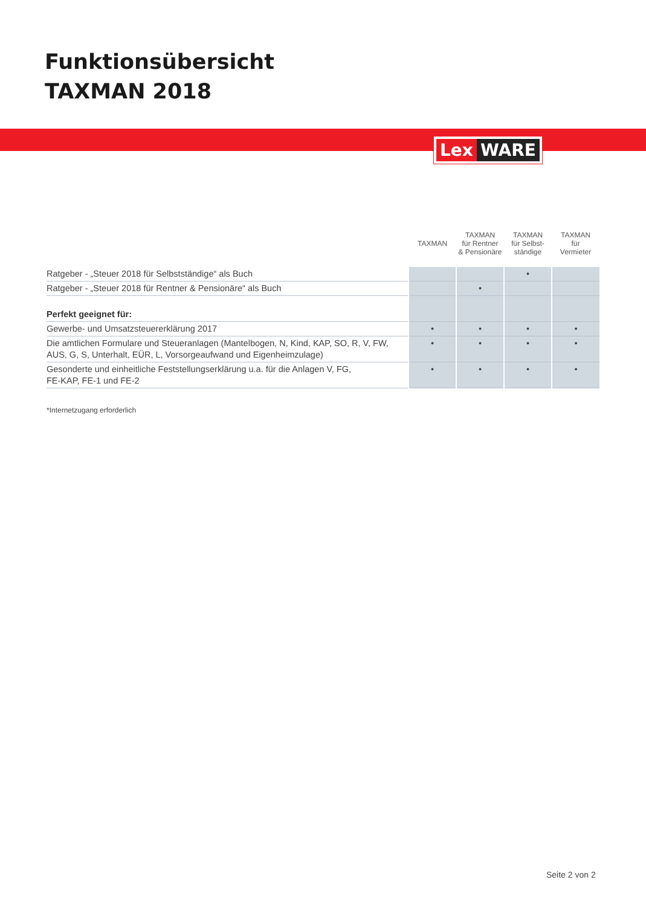Funktionsübersicht
TAXMAN 2018
Lex WARE
| | TAXMAN | TAXMAN für Rentner & Pensionäre | TAXMAN für Selbst- ständige | TAXMAN für Vermieter |
| --- | --- | --- | --- | --- |
| Ratgeber - „Steuer 2018 für Selbstständige“ als Buch | | | • | |
| Ratgeber - „Steuer 2018 für Rentner & Pensionäre“ als Buch | | • | | |
| Perfekt geeignet für: | | | | |
| Gewerbe- und Umsatzsteuererklärung 2017 | • | • | • | • |
| Die amtlichen Formulare und Steueranlagen (Mantelbogen, N, Kind, KAP, SO, R, V, FW, AUS, G, S, Unterhalt, EÜR, L, Vorsorgeaufwand und Eigenheimzulage) | • | • | • | • |
| Gesonderte und einheitliche Feststellungserklärung u.a. für die Anlagen V, FG, FE-KAP, FE-1 und FE-2 | • | • | • | • |
*Internetzugang erforderlich
Seite 2 von 2